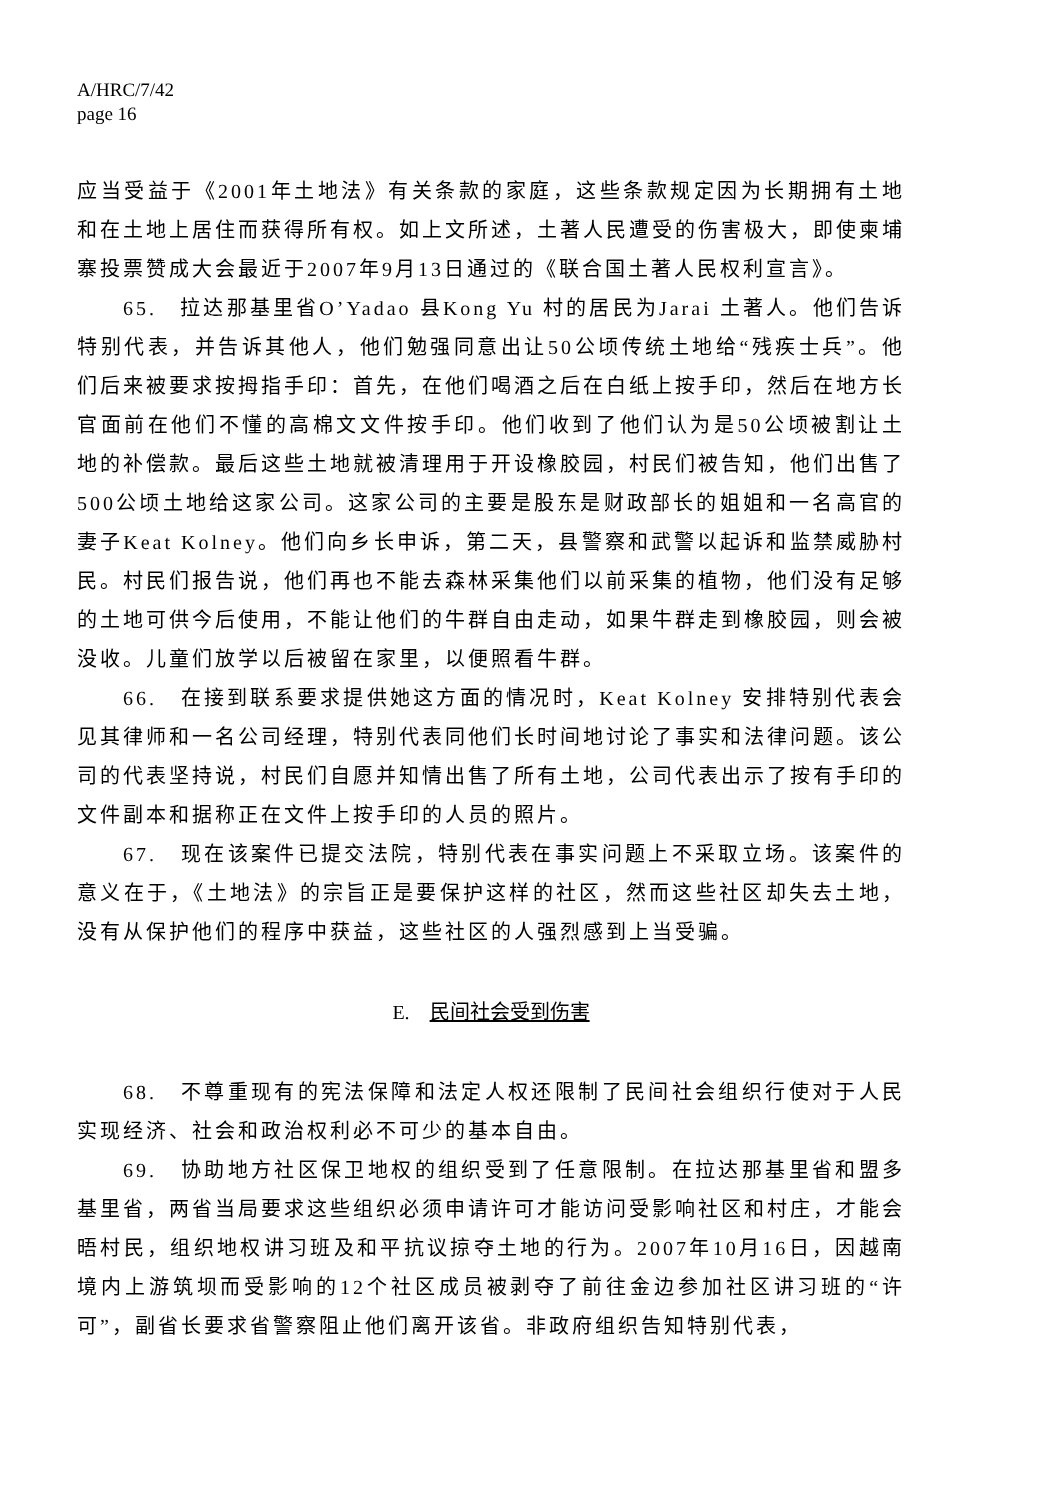A/HRC/7/42
page 16
应当受益于《2001年土地法》有关条款的家庭，这些条款规定因为长期拥有土地和在土地上居住而获得所有权。如上文所述，土著人民遭受的伤害极大，即使柬埔寨投票赞成大会最近于2007年9月13日通过的《联合国土著人民权利宣言》。
65.　拉达那基里省O’Yadao 县Kong Yu 村的居民为Jarai 土著人。他们告诉特别代表，并告诉其他人，他们勉强同意出让50公顷传统土地给“残疾士兵”。他们后来被要求按拇指手印：首先，在他们喝酒之后在白纸上按手印，然后在地方长官面前在他们不懂的高棉文文件按手印。他们收到了他们认为是50公顷被割让土地的补偿款。最后这些土地就被清理用于开设橡胶园，村民们被告知，他们出售了500公顷土地给这家公司。这家公司的主要是股东是财政部长的姐姐和一名高官的妻子Keat Kolney。他们向乡长申诉，第二天，县警察和武警以起诉和监禁威胁村民。村民们报告说，他们再也不能去森林采集他们以前采集的植物，他们没有足够的土地可供今后使用，不能让他们的牛群自由走动，如果牛群走到橡胶园，则会被没收。儿童们放学以后被留在家里，以便照看牛群。
66.　在接到联系要求提供她这方面的情况时，Keat Kolney 安排特别代表会见其律师和一名公司经理，特别代表同他们长时间地讨论了事实和法律问题。该公司的代表坚持说，村民们自愿并知情出售了所有土地，公司代表出示了按有手印的文件副本和据称正在文件上按手印的人员的照片。
67.　现在该案件已提交法院，特别代表在事实问题上不采取立场。该案件的意义在于，《土地法》的宗旨正是要保护这样的社区，然而这些社区却失去土地，没有从保护他们的程序中获益，这些社区的人强烈感到上当受骗。
E.　民间社会受到伤害
68.　不尊重现有的宪法保障和法定人权还限制了民间社会组织行使对于人民实现经济、社会和政治权利必不可少的基本自由。
69.　协助地方社区保卫地权的组织受到了任意限制。在拉达那基里省和盟多基里省，两省当局要求这些组织必须申请许可才能访问受影响社区和村庄，才能会晤村民，组织地权讲习班及和平抗议掠夺土地的行为。2007年10月16日，因越南境内上游筑坝而受影响的12个社区成员被剥夺了前往金边参加社区讲习班的“许可”，副省长要求省警察阻止他们离开该省。非政府组织告知特别代表，